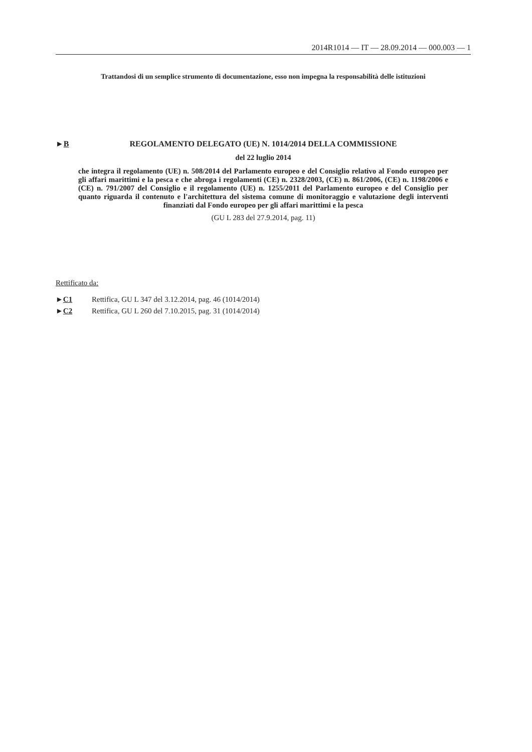2014R1014 — IT — 28.09.2014 — 000.003 — 1
Trattandosi di un semplice strumento di documentazione, esso non impegna la responsabilità delle istituzioni
►B REGOLAMENTO DELEGATO (UE) N. 1014/2014 DELLA COMMISSIONE
del 22 luglio 2014
che integra il regolamento (UE) n. 508/2014 del Parlamento europeo e del Consiglio relativo al Fondo europeo per gli affari marittimi e la pesca e che abroga i regolamenti (CE) n. 2328/2003, (CE) n. 861/2006, (CE) n. 1198/2006 e (CE) n. 791/2007 del Consiglio e il regolamento (UE) n. 1255/2011 del Parlamento europeo e del Consiglio per quanto riguarda il contenuto e l'architettura del sistema comune di monitoraggio e valutazione degli interventi finanziati dal Fondo europeo per gli affari marittimi e la pesca
(GU L 283 del 27.9.2014, pag. 11)
Rettificato da:
►C1 Rettifica, GU L 347 del 3.12.2014, pag. 46 (1014/2014)
►C2 Rettifica, GU L 260 del 7.10.2015, pag. 31 (1014/2014)